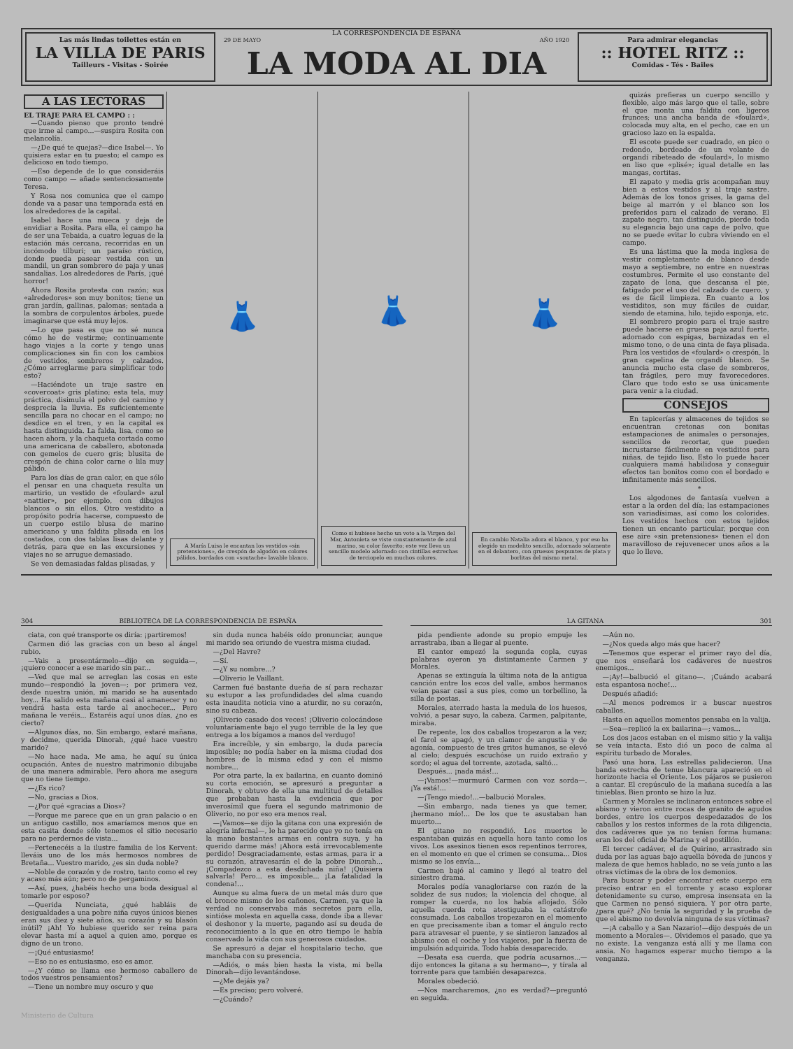Las más lindas toilettes están en
LA VILLA DE PARIS
Tailleurs - Visitas - Soirée
LA CORRESPONDENCIA DE ESPAÑA
29 DE MAYO AÑO 1920
LA MODA AL DIA
Para admirar elegancias
:: HOTEL RITZ ::
Comidas - Tés - Bailes
A LAS LECTORAS
EL TRAJE PARA EL CAMPO : :
—Cuando pienso que pronto tendré que irme al campo...—suspira Rosita con melancolía.
—¿De qué te quejas?—dice Isabel—. Yo quisiera estar en tu puesto; el campo es delicioso en todo tiempo.
—Eso depende de lo que consideráis como campo — añade sentenciosamente Teresa.
Y Rosa nos comunica que el campo donde va a pasar una temporada está en los alrededores de la capital.
Isabel hace una mueca y deja de envidiar a Rosita. Para ella, el campo ha de ser una Tebaida, a cuatro leguas de la estación más cercana, recorridas en un incómodo tílburi; un paraíso rústico, donde pueda pasear vestida con un mandil, un gran sombrero de paja y unas sandalias. Los alrededores de París, ¡qué horror!
Ahora Rosita protesta con razón; sus «alrededores» son muy bonitos; tiene un gran jardín, gallinas, palomas; sentada a la sombra de corpulentos árboles, puede imaginarse que está muy lejos.
—Lo que pasa es que no sé nunca cómo he de vestirme; continuamente hago viajes a la corte y tengo unas complicaciones sin fin con los cambios de vestidos, sombreros y calzados. ¿Cómo arreglarme para simplificar todo esto?
—Haciéndote un traje sastre en «covercoat» gris platino; esta tela, muy práctica, disimula el polvo del camino y desprecia la lluvia. Es suficientemente sencilla para no chocar en el campo; no desdice en el tren, y en la capital es hasta distinguida. La falda, lisa, como se hacen ahora, y la chaqueta cortada como una americana de caballero, abotonada con gemelos de cuero gris; blusita de crespón de china color carne o lila muy pálido.
Para los días de gran calor, en que sólo el pensar en una chaqueta resulta un martirio, un vestido de «foulard» azul «nattier», por ejemplo, con dibujos blancos o sin ellos. Otro vestidito a propósito podría hacerse, compuesto de un cuerpo estilo blusa de marino americano y una faldita plisada en los costados, con dos tablas lisas delante y detrás, para que en las excursiones y viajes no se arrugue demasiado.
Se ven demasiadas faldas plisadas, y
👗
A María Luisa le encantan los vestidos «sin pretensiones», de crespón de algodón en colores pálidos, bordados con «soutache» lavable blanco.
👗
Como si hubiese hecho un voto a la Virgen del Mar, Antonieta se viste constantemente de azul marino, su color favorito; este vez lleva un sencillo modelo adornado con cintillas estrechas de terciopelo en muchos colores.
👗
En cambio Natalia adora el blanco, y por eso ha elegido un modelito sencillo, adornado solamente en el delantero, con gruesos pespuntes de plata y borlitas del mismo metal.
quizás prefieras un cuerpo sencillo y flexible, algo más largo que el talle, sobre el que monta una faldita con ligeros frunces; una ancha banda de «foulard», colocada muy alta, en el pecho, cae en un gracioso lazo en la espalda.
El escote puede ser cuadrado, en pico o redondo, bordeado de un volante de organdí ribeteado de «foulard», lo mismo en liso que «plisé»; igual detalle en las mangas, cortitas.
El zapato y media gris acompañan muy bien a estos vestidos y al traje sastre. Además de los tonos grises, la gama del beige al marrón y el blanco son los preferidos para el calzado de verano. El zapato negro, tan distinguido, pierde toda su elegancia bajo una capa de polvo, que no se puede evitar lo cubra viviendo en el campo.
Es una lástima que la moda inglesa de vestir completamente de blanco desde mayo a septiembre, no entre en nuestras costumbres. Permite el uso constante del zapato de lona, que descansa el pie, fatigado por el uso del calzado de cuero, y es de fácil limpieza. En cuanto a los vestiditos, son muy fáciles de cuidar, siendo de etamina, hilo, tejido esponja, etc.
El sombrero propio para el traje sastre puede hacerse en gruesa paja azul fuerte, adornado con espigas, barnizadas en el mismo tono, o de una cinta de faya plisada. Para los vestidos de «foulard» o crespón, la gran capelina de organdí blanco. Se anuncia mucho esta clase de sombreros, tan frágiles, pero muy favorecedores. Claro que todo esto se usa únicamente para venir a la ciudad.
CONSEJOS
En tapicerías y almacenes de tejidos se encuentran cretonas con bonitas estampaciones de animales o personajes, sencillos de recortar, que pueden incrustarse fácilmente en vestiditos para niñas, de tejido liso. Esto lo puede hacer cualquiera mamá habilidosa y conseguir efectos tan bonitos como con el bordado e infinitamente más sencillos.
*
Los algodones de fantasía vuelven a estar a la orden del día; las estampaciones son variadísimas, así como los colorides. Los vestidos hechos con estos tejidos tienen un encanto particular, porque con ese aire «sin pretensiones» tienen el don maravilloso de rejuvenecer unos años a la que lo lleve.
304 BIBLIOTECA DE LA CORRESPONDENCIA DE ESPAÑA
ciata, con qué transporte os diría: ¡partiremos!
Carmen dió las gracias con un beso al ángel rubio.
—Vais a presentármelo—dijo en seguida—, ¡quiero conocer a ese marido sin par...
—Ved que mal se arreglan las cosas en este mundo—respondió la joven—; por primera vez, desde nuestra unión, mi marido se ha ausentado hoy... Ha salido esta mañana casi al amanecer y no vendrá hasta esta tarde al anochecer... Pero mañana le veréis... Estaréis aquí unos días, ¿no es cierto?
—Algunos días, no. Sin embargo, estaré mañana, y decidme, querida Dinorah, ¿qué hace vuestro marido?
—No hace nada. Me ama, he aquí su única ocupación. Antes de nuestro matrimonio dibujaba de una manera admirable. Pero ahora me asegura que no tiene tiempo.
—¿Es rico?
—No, gracias a Dios.
—¿Por qué «gracias a Dios»?
—Porque me parece que en un gran palacio o en un antiguo castillo, nos amaríamos menos que en esta casita donde sólo tenemos el sitio necesario para no perdernos de vista...
—Pertenecéis a la ilustre familia de los Kervent: lleváis uno de los más hermosos nombres de Bretaña... Vuestro marido, ¿es sin duda noble?
—Noble de corazón y de rostro, tanto como el rey y acaso más aún; pero no de pergaminos.
—Así, pues, ¿habéis hecho una boda desigual al tomarle por esposo?
—Querida Nunciata, ¿qué habláis de desigualdades a una pobre niña cuyos únicos bienes eran sus diez y siete años, su corazón y su blasón inútil? ¡Ah! Yo hubiese querido ser reina para elevar hasta mí a aquel a quien amo, porque es digno de un trono.
—¡Qué entusiasmo!
—Eso no es entusiasmo, eso es amor.
—¿Y cómo se llama ese hermoso caballero de todos vuestros pensamientos?
—Tiene un nombre muy oscuro y que
sin duda nunca habéis oído pronunciar, aunque mi marido sea oriundo de vuestra misma ciudad.
—¿Del Havre?
—Sí.
—¿Y su nombre...?
—Oliverio le Vaillant.
Carmen fué bastante dueña de sí para rechazar su estupor a las profundidades del alma cuando esta inaudita noticia vino a aturdir, no su corazón, sino su cabeza.
¡Oliverio casado dos veces! ¡Oliverio colocándose voluntariamente bajo el yugo terrible de la ley que entrega a los bígamos a manos del verdugo!
Era increíble, y sin embargo, la duda parecía imposible; no podía haber en la misma ciudad dos hombres de la misma edad y con el mismo nombre...
Por otra parte, la ex bailarina, en cuanto dominó su corta emoción, se apresuró a preguntar a Dinorah, y obtuvo de ella una multitud de detalles que probaban hasta la evidencia que por inverosímil que fuera el segundo matrimonio de Oliverio, no por eso era menos real.
—¡Vamos—se dijo la gitana con una expresión de alegría infernal—, le ha parecido que yo no tenía en la mano bastantes armas en contra suya, y ha querido darme más! ¡Ahora está irrevocablemente perdido! Desgraciadamente, estas armas, para ir a su corazón, atravesarán el de la pobre Dinorah... ¡Compadezco a esta desdichada niña! ¡Quisiera salvarla! Pero... es imposible... ¡La fatalidad la condena!...
Aunque su alma fuera de un metal más duro que el bronce mismo de los cañones, Carmen, ya que la verdad no conservaba más secretos para ella, sintióse molesta en aquella casa, donde iba a llevar el deshonor y la muerte, pagando así su deuda de reconocimiento a la que en otro tiempo le había conservado la vida con sus generosos cuidados.
Se apresuró a dejar el hospitalario techo, que manchaba con su presencia.
—Adiós, o más bien hasta la vista, mi bella Dinorah—dijo levantándose.
—¿Me dejáis ya?
—Es preciso; pero volveré.
—¿Cuándo?
LA GITANA 301
pida pendiente adonde su propio empuje les arrastraba, iban a llegar al puente.
El cantor empezó la segunda copla, cuyas palabras oyeron ya distintamente Carmen y Morales.
Apenas se extinguía la última nota de la antigua canción entre los ecos del valle, ambos hermanos veían pasar casi a sus pies, como un torbellino, la silla de postas.
Morales, aterrado hasta la medula de los huesos, volvió, a pesar suyo, la cabeza. Carmen, palpitante, miraba.
De repente, los dos caballos tropezaron a la vez; el farol se apagó, y un clamor de angustia y de agonía, compuesto de tres gritos humanos, se elevó al cielo; después escuchóse un ruido extraño y sordo; el agua del torrente, azotada, saltó...
Después... ¡nada más!...
—¡Vamos!—murmuró Carmen con voz sorda—. ¡Ya está!...
—¡Tengo miedo!...—balbució Morales.
—Sin embargo, nada tienes ya que temer, ¡hermano mío!... De los que te asustaban han muerto...
El gitano no respondió. Los muertos le espantaban quizás en aquella hora tanto como los vivos. Los asesinos tienen esos repentinos terrores, en el momento en que el crimen se consuma... Dios mismo se los envía...
Carmen bajó al camino y llegó al teatro del siniestro drama.
Morales podía vanagloriarse con razón de la solidez de sus nudos; la violencia del choque, al romper la cuerda, no los había aflojado. Sólo aquella cuerda rota atestiguaba la catástrofe consumada. Los caballos tropezaron en el momento en que precisamente iban a tomar el ángulo recto para atravesar el puente, y se sintieron lanzados al abismo con el coche y los viajeros, por la fuerza de impulsión adquirida. Todo había desaparecido.
—Desata esa cuerda, que podría acusarnos...—dijo entonces la gitana a su hermano—, y tírala al torrente para que también desaparezca.
Morales obedeció.
—Nos marcharemos, ¿no es verdad?—preguntó en seguida.
—Aún no.
—¿Nos queda algo más que hacer?
—Tenemos que esperar el primer rayo del día, que nos enseñará los cadáveres de nuestros enemigos...
—¡Ay!—balbució el gitano—. ¡Cuándo acabará esta espantosa noche!...
Después añadió:
—Al menos podremos ir a buscar nuestros caballos.
Hasta en aquellos momentos pensaba en la valija.
—Sea—replicó la ex bailarina—; vamos...
Los dos jacos estaban en el mismo sitio y la valija se veía intacta. Esto dió un poco de calma al espíritu turbado de Morales.
Pasó una hora. Las estrellas palidecieron. Una banda estrecha de tenue blancura apareció en el horizonte hacia el Oriente. Los pájaros se pusieron a cantar. El crepúsculo de la mañana sucedía a las tinieblas. Bien pronto se hizo la luz.
Carmen y Morales se inclinaron entonces sobre el abismo y vieron entre rocas de granito de agudos bordes, entre los cuerpos despedazados de los caballos y los restos informes de la rota diligencia, dos cadáveres que ya no tenían forma humana: eran los del oficial de Marina y el postillón.
El tercer cadáver, el de Quirino, arrastrado sin duda por las aguas bajo aquella bóveda de juncos y maleza de que hemos hablado, no se veía junto a las otras víctimas de la obra de los demonios.
Para buscar y poder encontrar este cuerpo era preciso entrar en el torrente y acaso explorar detenidamente su curso, empresa insensata en la que Carmen no pensó siquiera. Y por otra parte, ¿para qué? ¿No tenía la seguridad y la prueba de que el abismo no devolvía ninguna de sus víctimas?
—¡A caballo y a San Nazario!—dijo después de un momento a Morales—. Olvidemos el pasado, que ya no existe. La venganza está allí y me llama con ansia. No hagamos esperar mucho tiempo a la venganza.
Ministerio de Cultura